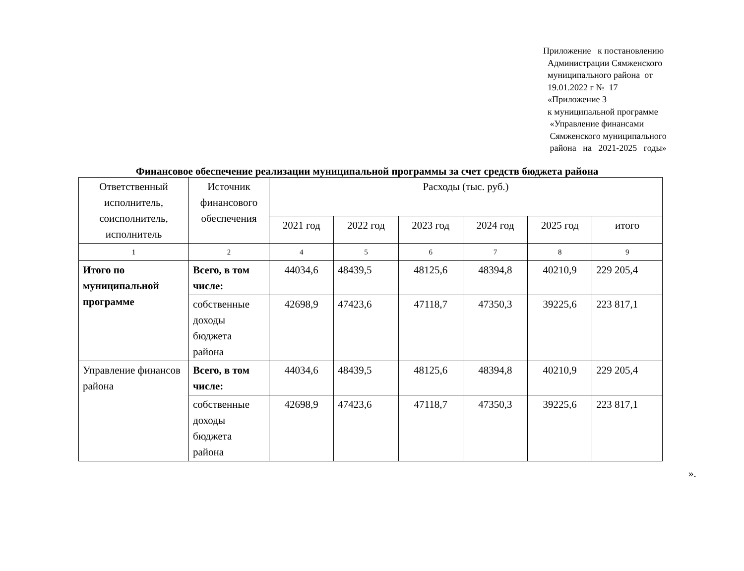Приложение к постановлению
Администрации Сямженского
муниципального района от
19.01.2022 г № 17
«Приложение 3
к муниципальной программе
«Управление финансами
Сямженского муниципального
района на 2021-2025 годы»
Финансовое обеспечение реализации муниципальной программы за счет средств бюджета района
| Ответственный исполнитель, соисполнитель, исполнитель | Источник финансового обеспечения | Расходы (тыс. руб.) | | | | | |
| --- | --- | --- | --- | --- | --- | --- | --- |
| | | 2021 год | 2022 год | 2023 год | 2024 год | 2025 год | итого |
| 1 | 2 | 4 | 5 | 6 | 7 | 8 | 9 |
| Итого по муниципальной программе | Всего, в том числе: | 44034,6 | 48439,5 | 48125,6 | 48394,8 | 40210,9 | 229 205,4 |
| | собственные доходы бюджета района | 42698,9 | 47423,6 | 47118,7 | 47350,3 | 39225,6 | 223 817,1 |
| Управление финансов района | Всего, в том числе: | 44034,6 | 48439,5 | 48125,6 | 48394,8 | 40210,9 | 229 205,4 |
| | собственные доходы бюджета района | 42698,9 | 47423,6 | 47118,7 | 47350,3 | 39225,6 | 223 817,1 |
».